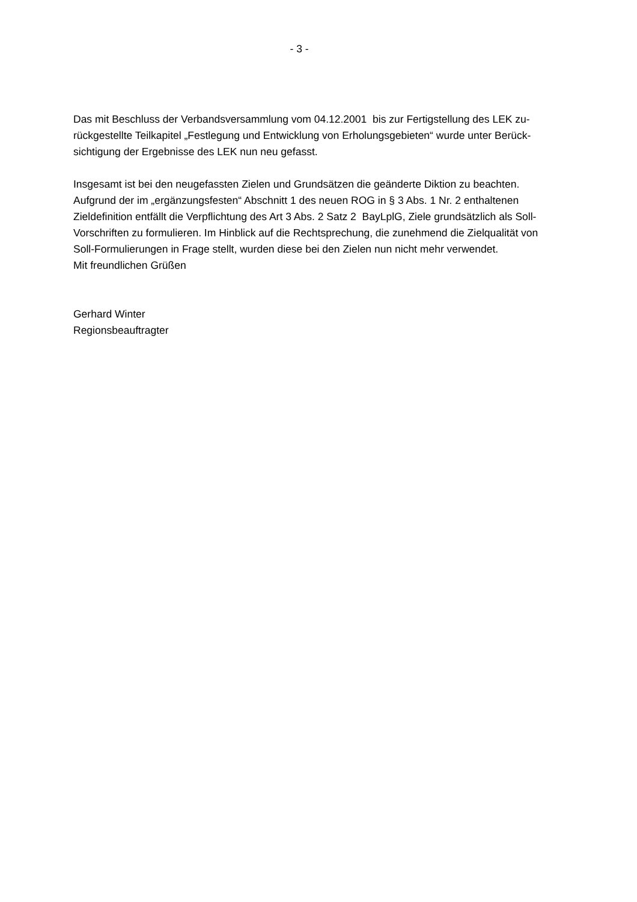- 3 -
Das mit Beschluss der Verbandsversammlung vom 04.12.2001 bis zur Fertigstellung des LEK zu-
rückgestellte Teilkapitel „Festlegung und Entwicklung von Erholungsgebieten“ wurde unter Berück-
sichtigung der Ergebnisse des LEK nun neu gefasst.
Insgesamt ist bei den neugefassten Zielen und Grundsätzen die geänderte Diktion zu beachten.
Aufgrund der im „ergänzungsfesten“ Abschnitt 1 des neuen ROG in § 3 Abs. 1 Nr. 2 enthaltenen
Zieldefinition entfällt die Verpflichtung des Art 3 Abs. 2 Satz 2 BayLplG, Ziele grundsätzlich als Soll-
Vorschriften zu formulieren. Im Hinblick auf die Rechtsprechung, die zunehmend die Zielqualität von
Soll-Formulierungen in Frage stellt, wurden diese bei den Zielen nun nicht mehr verwendet.
Mit freundlichen Grüßen
Gerhard Winter
Regionsbeauftragter